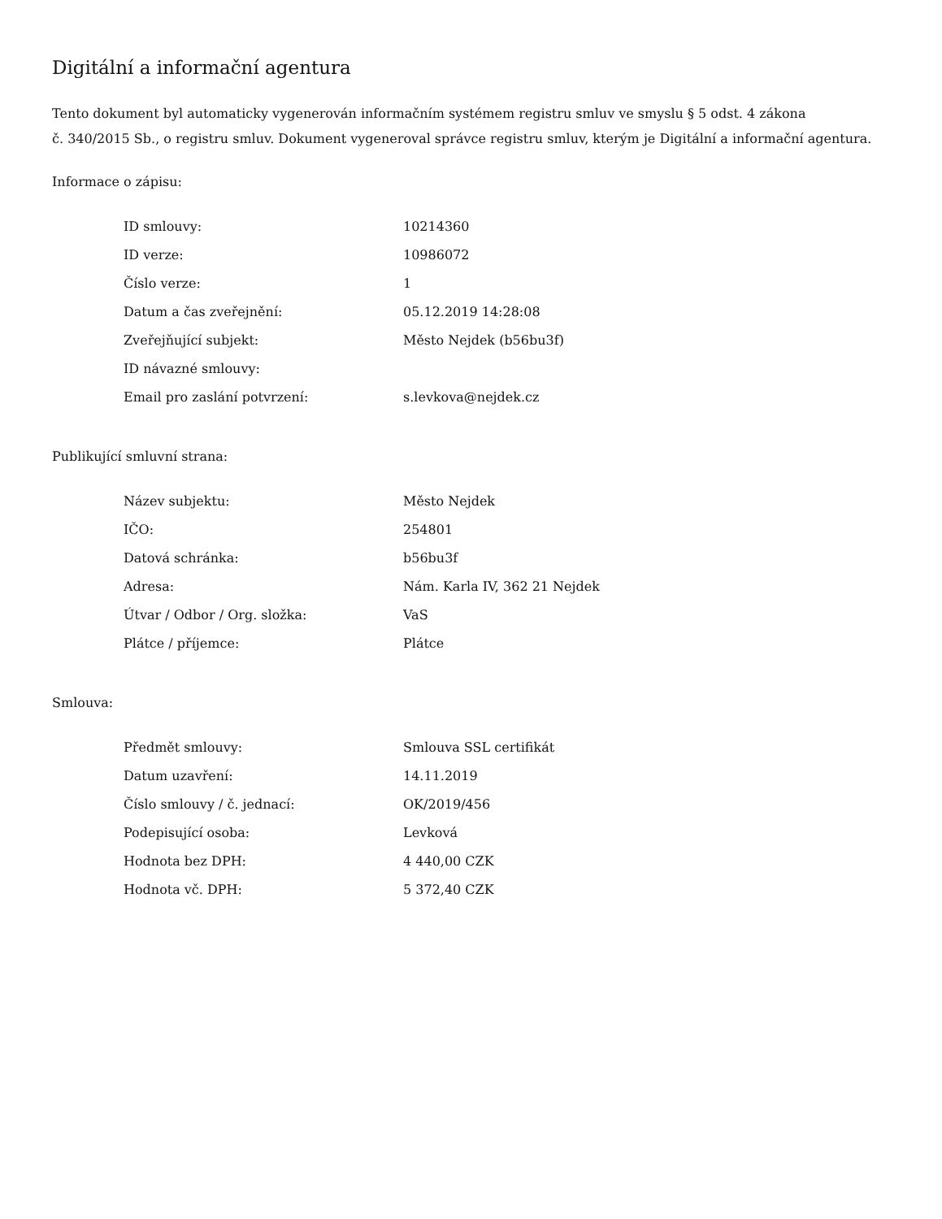Digitální a informační agentura
Tento dokument byl automaticky vygenerován informačním systémem registru smluv ve smyslu § 5 odst. 4 zákona
č. 340/2015 Sb., o registru smluv. Dokument vygeneroval správce registru smluv, kterým je Digitální a informační agentura.
Informace o zápisu:
| ID smlouvy: | 10214360 |
| ID verze: | 10986072 |
| Číslo verze: | 1 |
| Datum a čas zveřejnění: | 05.12.2019 14:28:08 |
| Zveřejňující subjekt: | Město Nejdek (b56bu3f) |
| ID návazné smlouvy: | |
| Email pro zaslání potvrzení: | s.levkova@nejdek.cz |
Publikující smluvní strana:
| Název subjektu: | Město Nejdek |
| IČO: | 254801 |
| Datová schránka: | b56bu3f |
| Adresa: | Nám. Karla IV, 362 21 Nejdek |
| Útvar / Odbor / Org. složka: | VaS |
| Plátce / příjemce: | Plátce |
Smlouva:
| Předmět smlouvy: | Smlouva SSL certifikát |
| Datum uzavření: | 14.11.2019 |
| Číslo smlouvy / č. jednací: | OK/2019/456 |
| Podepisující osoba: | Levková |
| Hodnota bez DPH: | 4 440,00 CZK |
| Hodnota vč. DPH: | 5 372,40 CZK |